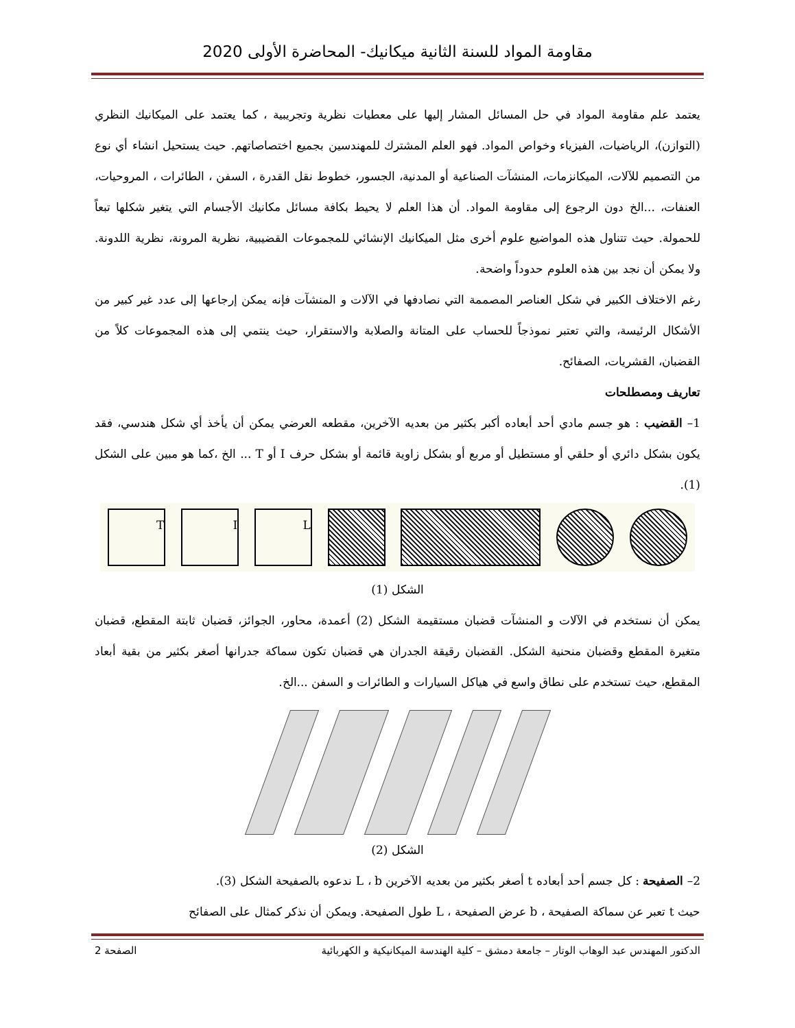مقاومة المواد للسنة الثانية ميكانيك- المحاضرة الأولى 2020
يعتمد علم مقاومة المواد في حل المسائل المشار إليها على معطيات نظرية وتجريبية ، كما يعتمد على الميكانيك النظري (التوازن)، الرياضيات، الفيزياء وخواص المواد. فهو العلم المشترك للمهندسين بجميع اختصاصاتهم. حيث يستحيل انشاء أي نوع من التصميم للآلات، الميكانزمات، المنشآت الصناعية أو المدنية، الجسور، خطوط نقل القدرة ، السفن ، الطائرات ، المروحيات، العنفات، ...الخ دون الرجوع إلى مقاومة المواد. أن هذا العلم لا يحيط بكافة مسائل مكانيك الأجسام التي يتغير شكلها تبعاً للحمولة. حيث تتناول هذه المواضيع علوم أخرى مثل الميكانيك الإنشائي للمجموعات القضيبية، نظرية المرونة، نظرية اللدونة. ولا يمكن أن نجد بين هذه العلوم حدوداً واضحة.
رغم الاختلاف الكبير في شكل العناصر المصممة التي نصادفها في الآلات و المنشآت فإنه يمكن إرجاعها إلى عدد غير كبير من الأشكال الرئيسة، والتي تعتبر نموذجاً للحساب على المتانة والصلابة والاستقرار، حيث ينتمي إلى هذه المجموعات كلاً من القضبان، القشريات، الصفائح.
تعاريف ومصطلحات
1– القضيب : هو جسم مادي أحد أبعاده أكبر بكثير من بعديه الآخرين، مقطعه العرضي يمكن أن يأخذ أي شكل هندسي، فقد يكون بشكل دائري أو حلقي أو مستطيل أو مربع أو بشكل زاوية قائمة أو بشكل حرف I أو T ... الخ ،كما هو مبين على الشكل (1).
L I T
الشكل (1)
يمكن أن نستخدم في الآلات و المنشآت قضبان مستقيمة الشكل (2) أعمدة، محاور، الجوائز، قضبان ثابتة المقطع، قضبان متغيرة المقطع وقضبان منحنية الشكل. القضبان رقيقة الجدران هي قضبان تكون سماكة جدرانها أصغر بكثير من بقية أبعاد المقطع، حيث تستخدم على نطاق واسع في هياكل السيارات و الطائرات و السفن ...الخ.
الشكل (2)
2– الصفيحة : كل جسم أحد أبعاده t أصغر بكثير من بعديه الآخرين L ، b ندعوه بالصفيحة الشكل (3).
حيث t تعبر عن سماكة الصفيحة ، b عرض الصفيحة ، L طول الصفيحة. ويمكن أن نذكر كمثال على الصفائح
الدكتور المهندس عبد الوهاب الوتار – جامعة دمشق – كلية الهندسة الميكانيكية و الكهربائية الصفحة 2